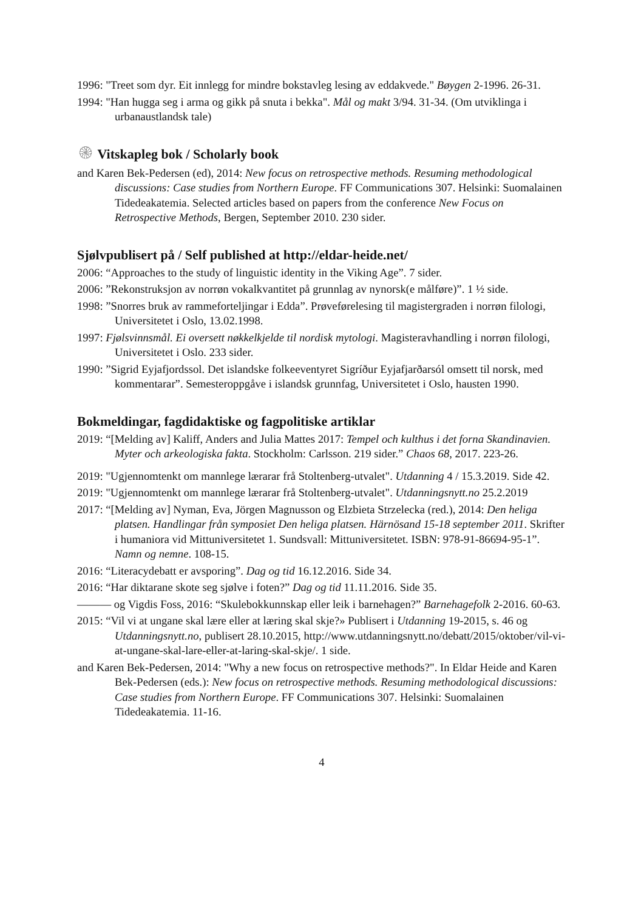1996: "Treet som dyr. Eit innlegg for mindre bokstavleg lesing av eddakvede." Bøygen 2-1996. 26-31.
1994: "Han hugga seg i arma og gikk på snuta i bekka". Mål og makt 3/94. 31-34. (Om utviklinga i urbanaustlandsk tale)
۞ Vitskapleg bok / Scholarly book
and Karen Bek-Pedersen (ed), 2014: New focus on retrospective methods. Resuming methodological discussions: Case studies from Northern Europe. FF Communications 307. Helsinki: Suomalainen Tidedeakatemia. Selected articles based on papers from the conference New Focus on Retrospective Methods, Bergen, September 2010. 230 sider.
Sjølvpublisert på / Self published at http://eldar-heide.net/
2006: “Approaches to the study of linguistic identity in the Viking Age”. 7 sider.
2006: ”Rekonstruksjon av norrøn vokalkvantitet på grunnlag av nynorsk(e målføre)”. 1 ½ side.
1998: ”Snorres bruk av rammeforteljingar i Edda”. Prøveførelesing til magistergraden i norrøn filologi, Universitetet i Oslo, 13.02.1998.
1997: Fjølsvinnsmål. Ei oversett nøkkelkjelde til nordisk mytologi. Magisteravhandling i norrøn filologi, Universitetet i Oslo. 233 sider.
1990: ”Sigrid Eyjafjordssol. Det islandske folkeeventyret Sigríður Eyjafjarðarsól omsett til norsk, med kommentarar”. Semesteroppgåve i islandsk grunnfag, Universitetet i Oslo, hausten 1990.
Bokmeldingar, fagdidaktiske og fagpolitiske artiklar
2019: “[Melding av] Kaliff, Anders and Julia Mattes 2017: Tempel och kulthus i det forna Skandinavien. Myter och arkeologiska fakta. Stockholm: Carlsson. 219 sider.” Chaos 68, 2017. 223-26.
2019: "Ugjennomtenkt om mannlege lærarar frå Stoltenberg-utvalet". Utdanning 4 / 15.3.2019. Side 42.
2019: "Ugjennomtenkt om mannlege lærarar frå Stoltenberg-utvalet". Utdanningsnytt.no 25.2.2019
2017: “[Melding av] Nyman, Eva, Jörgen Magnusson og Elzbieta Strzelecka (red.), 2014: Den heliga platsen. Handlingar från symposiet Den heliga platsen. Härnösand 15-18 september 2011. Skrifter i humaniora vid Mittuniversitetet 1. Sundsvall: Mittuniversitetet. ISBN: 978-91-86694-95-1”. Namn og nemne. 108-15.
2016: “Literacydebatt er avsporing”. Dag og tid 16.12.2016. Side 34.
2016: “Har diktarane skote seg sjølve i foten?” Dag og tid 11.11.2016. Side 35.
——— og Vigdis Foss, 2016: “Skulebokkunnskap eller leik i barnehagen?” Barnehagefolk 2-2016. 60-63.
2015: “Vil vi at ungane skal lære eller at læring skal skje?» Publisert i Utdanning 19-2015, s. 46 og Utdanningsnytt.no, publisert 28.10.2015, http://www.utdanningsnytt.no/debatt/2015/oktober/vil-vi-at-ungane-skal-lare-eller-at-laring-skal-skje/. 1 side.
and Karen Bek-Pedersen, 2014: "Why a new focus on retrospective methods?". In Eldar Heide and Karen Bek-Pedersen (eds.): New focus on retrospective methods. Resuming methodological discussions: Case studies from Northern Europe. FF Communications 307. Helsinki: Suomalainen Tidedeakatemia. 11-16.
4